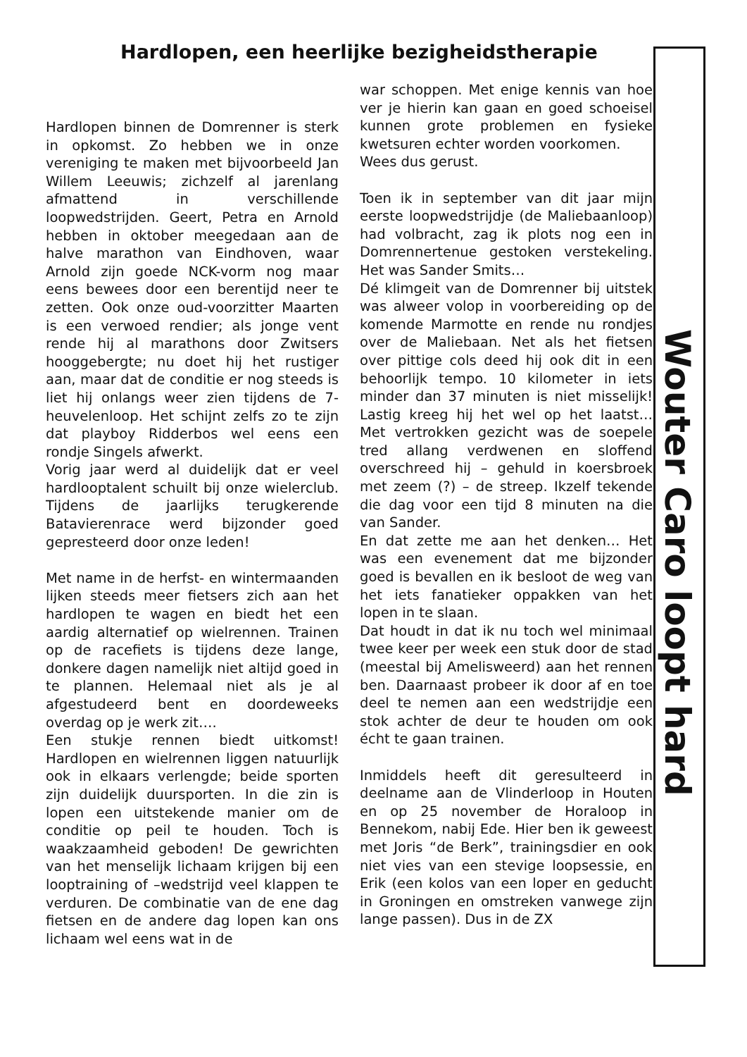Hardlopen, een heerlijke bezigheidstherapie
Hardlopen binnen de Domrenner is sterk in opkomst. Zo hebben we in onze vereniging te maken met bijvoorbeeld Jan Willem Leeuwis; zichzelf al jarenlang afmattend in verschillende loopwedstrijden. Geert, Petra en Arnold hebben in oktober meegedaan aan de halve marathon van Eindhoven, waar Arnold zijn goede NCK-vorm nog maar eens bewees door een berentijd neer te zetten. Ook onze oud-voorzitter Maarten is een verwoed rendier; als jonge vent rende hij al marathons door Zwitsers hooggebergte; nu doet hij het rustiger aan, maar dat de conditie er nog steeds is liet hij onlangs weer zien tijdens de 7-heuvelenloop. Het schijnt zelfs zo te zijn dat playboy Ridderbos wel eens een rondje Singels afwerkt.
Vorig jaar werd al duidelijk dat er veel hardlooptalent schuilt bij onze wielerclub. Tijdens de jaarlijks terugkerende Batavierenrace werd bijzonder goed gepresteerd door onze leden!
Met name in de herfst- en wintermaanden lijken steeds meer fietsers zich aan het hardlopen te wagen en biedt het een aardig alternatief op wielrennen. Trainen op de racefiets is tijdens deze lange, donkere dagen namelijk niet altijd goed in te plannen. Helemaal niet als je al afgestudeerd bent en doordeweeks overdag op je werk zit….
Een stukje rennen biedt uitkomst! Hardlopen en wielrennen liggen natuurlijk ook in elkaars verlengde; beide sporten zijn duidelijk duursporten. In die zin is lopen een uitstekende manier om de conditie op peil te houden. Toch is waakzaamheid geboden! De gewrichten van het menselijk lichaam krijgen bij een looptraining of –wedstrijd veel klappen te verduren. De combinatie van de ene dag fietsen en de andere dag lopen kan ons lichaam wel eens wat in de
war schoppen. Met enige kennis van hoe ver je hierin kan gaan en goed schoeisel kunnen grote problemen en fysieke kwetsuren echter worden voorkomen.
Wees dus gerust.
Toen ik in september van dit jaar mijn eerste loopwedstrijdje (de Maliebaanloop) had volbracht, zag ik plots nog een in Domrennertenue gestoken verstekeling. Het was Sander Smits…
Dé klimgeit van de Domrenner bij uitstek was alweer volop in voorbereiding op de komende Marmotte en rende nu rondjes over de Maliebaan. Net als het fietsen over pittige cols deed hij ook dit in een behoorlijk tempo. 10 kilometer in iets minder dan 37 minuten is niet misselijk! Lastig kreeg hij het wel op het laatst… Met vertrokken gezicht was de soepele tred allang verdwenen en sloffend overschreed hij – gehuld in koersbroek met zeem (?) – de streep. Ikzelf tekende die dag voor een tijd 8 minuten na die van Sander.
En dat zette me aan het denken… Het was een evenement dat me bijzonder goed is bevallen en ik besloot de weg van het iets fanatieker oppakken van het lopen in te slaan.
Dat houdt in dat ik nu toch wel minimaal twee keer per week een stuk door de stad (meestal bij Amelisweerd) aan het rennen ben. Daarnaast probeer ik door af en toe deel te nemen aan een wedstrijdje een stok achter de deur te houden om ook écht te gaan trainen.
Inmiddels heeft dit geresulteerd in deelname aan de Vlinderloop in Houten en op 25 november de Horaloop in Bennekom, nabij Ede. Hier ben ik geweest met Joris “de Berk”, trainingsdier en ook niet vies van een stevige loopsessie, en Erik (een kolos van een loper en geducht in Groningen en omstreken vanwege zijn lange passen). Dus in de ZX
Wouter Caro loopt hard